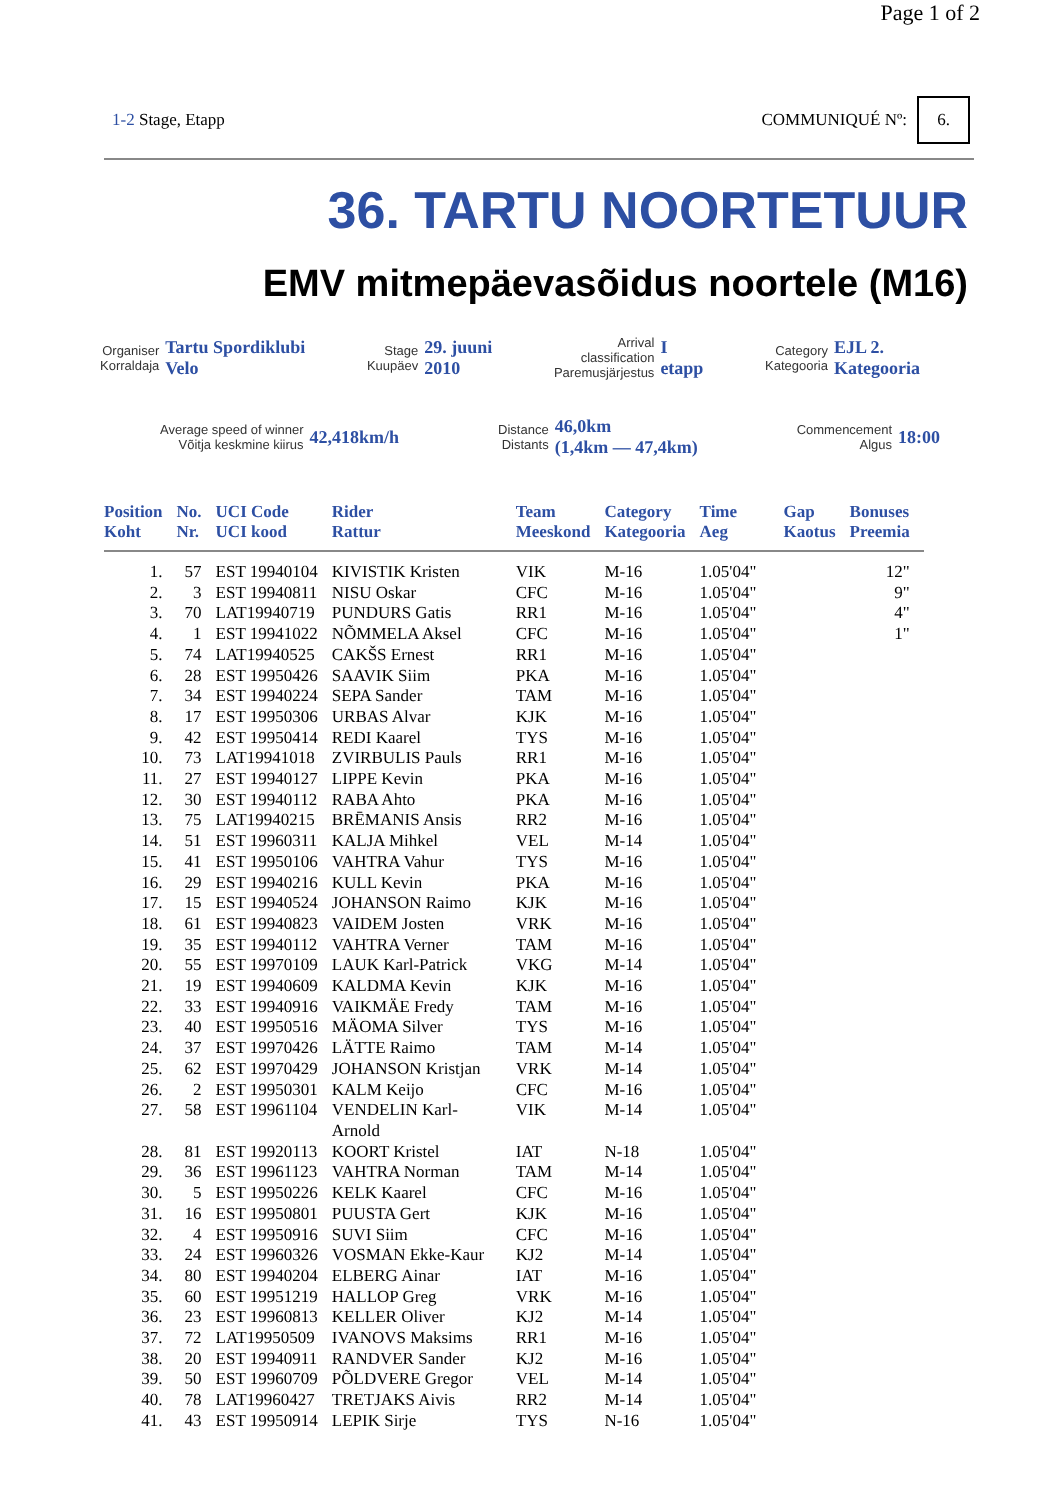Page 1 of 2
1-2 Stage, Etapp COMMUNIQUÉ Nº: 6.
36. TARTU NOORTETUUR
EMV mitmepäevasõidus noortele (M16)
Organiser
Korraldaja
Tartu Spordiklubi
Velo
Stage
Kuupäev
29. juuni
2010
Arrival
classification
Paremusjärjestus
I
etapp
Category
Kategooria
EJL 2.
Kategooria
Average speed of winner
Võitja keskmine kiirus
42,418km/h
Distance
Distants
46,0km
(1,4km — 47,4km)
Commencement
Algus
18:00
| Position Koht | No. Nr. | UCI Code UCI kood | Rider Rattur | Team Meeskond | Category Kategooria | Time Aeg | Gap Kaotus | Bonuses Preemia |
| --- | --- | --- | --- | --- | --- | --- | --- | --- |
| 1. | 57 | EST 19940104 | KIVISTIK Kristen | VIK | M-16 | 1.05'04" | | 12" |
| 2. | 3 | EST 19940811 | NISU Oskar | CFC | M-16 | 1.05'04" | | 9" |
| 3. | 70 | LAT19940719 | PUNDURS Gatis | RR1 | M-16 | 1.05'04" | | 4" |
| 4. | 1 | EST 19941022 | NÕMMELA Aksel | CFC | M-16 | 1.05'04" | | 1" |
| 5. | 74 | LAT19940525 | CAKŠS Ernest | RR1 | M-16 | 1.05'04" | | |
| 6. | 28 | EST 19950426 | SAAVIK Siim | PKA | M-16 | 1.05'04" | | |
| 7. | 34 | EST 19940224 | SEPA Sander | TAM | M-16 | 1.05'04" | | |
| 8. | 17 | EST 19950306 | URBAS Alvar | KJK | M-16 | 1.05'04" | | |
| 9. | 42 | EST 19950414 | REDI Kaarel | TYS | M-16 | 1.05'04" | | |
| 10. | 73 | LAT19941018 | ZVIRBULIS Pauls | RR1 | M-16 | 1.05'04" | | |
| 11. | 27 | EST 19940127 | LIPPE Kevin | PKA | M-16 | 1.05'04" | | |
| 12. | 30 | EST 19940112 | RABA Ahto | PKA | M-16 | 1.05'04" | | |
| 13. | 75 | LAT19940215 | BRĒMANIS Ansis | RR2 | M-16 | 1.05'04" | | |
| 14. | 51 | EST 19960311 | KALJA Mihkel | VEL | M-14 | 1.05'04" | | |
| 15. | 41 | EST 19950106 | VAHTRA Vahur | TYS | M-16 | 1.05'04" | | |
| 16. | 29 | EST 19940216 | KULL Kevin | PKA | M-16 | 1.05'04" | | |
| 17. | 15 | EST 19940524 | JOHANSON Raimo | KJK | M-16 | 1.05'04" | | |
| 18. | 61 | EST 19940823 | VAIDEM Josten | VRK | M-16 | 1.05'04" | | |
| 19. | 35 | EST 19940112 | VAHTRA Verner | TAM | M-16 | 1.05'04" | | |
| 20. | 55 | EST 19970109 | LAUK Karl-Patrick | VKG | M-14 | 1.05'04" | | |
| 21. | 19 | EST 19940609 | KALDMA Kevin | KJK | M-16 | 1.05'04" | | |
| 22. | 33 | EST 19940916 | VAIKMÄE Fredy | TAM | M-16 | 1.05'04" | | |
| 23. | 40 | EST 19950516 | MÄOMA Silver | TYS | M-16 | 1.05'04" | | |
| 24. | 37 | EST 19970426 | LÄTTE Raimo | TAM | M-14 | 1.05'04" | | |
| 25. | 62 | EST 19970429 | JOHANSON Kristjan | VRK | M-14 | 1.05'04" | | |
| 26. | 2 | EST 19950301 | KALM Keijo | CFC | M-16 | 1.05'04" | | |
| 27. | 58 | EST 19961104 | VENDELIN Karl- Arnold | VIK | M-14 | 1.05'04" | | |
| 28. | 81 | EST 19920113 | KOORT Kristel | IAT | N-18 | 1.05'04" | | |
| 29. | 36 | EST 19961123 | VAHTRA Norman | TAM | M-14 | 1.05'04" | | |
| 30. | 5 | EST 19950226 | KELK Kaarel | CFC | M-16 | 1.05'04" | | |
| 31. | 16 | EST 19950801 | PUUSTA Gert | KJK | M-16 | 1.05'04" | | |
| 32. | 4 | EST 19950916 | SUVI Siim | CFC | M-16 | 1.05'04" | | |
| 33. | 24 | EST 19960326 | VOSMAN Ekke-Kaur | KJ2 | M-14 | 1.05'04" | | |
| 34. | 80 | EST 19940204 | ELBERG Ainar | IAT | M-16 | 1.05'04" | | |
| 35. | 60 | EST 19951219 | HALLOP Greg | VRK | M-16 | 1.05'04" | | |
| 36. | 23 | EST 19960813 | KELLER Oliver | KJ2 | M-14 | 1.05'04" | | |
| 37. | 72 | LAT19950509 | IVANOVS Maksims | RR1 | M-16 | 1.05'04" | | |
| 38. | 20 | EST 19940911 | RANDVER Sander | KJ2 | M-16 | 1.05'04" | | |
| 39. | 50 | EST 19960709 | PÕLDVERE Gregor | VEL | M-14 | 1.05'04" | | |
| 40. | 78 | LAT19960427 | TRETJAKS Aivis | RR2 | M-14 | 1.05'04" | | |
| 41. | 43 | EST 19950914 | LEPIK Sirje | TYS | N-16 | 1.05'04" | | |